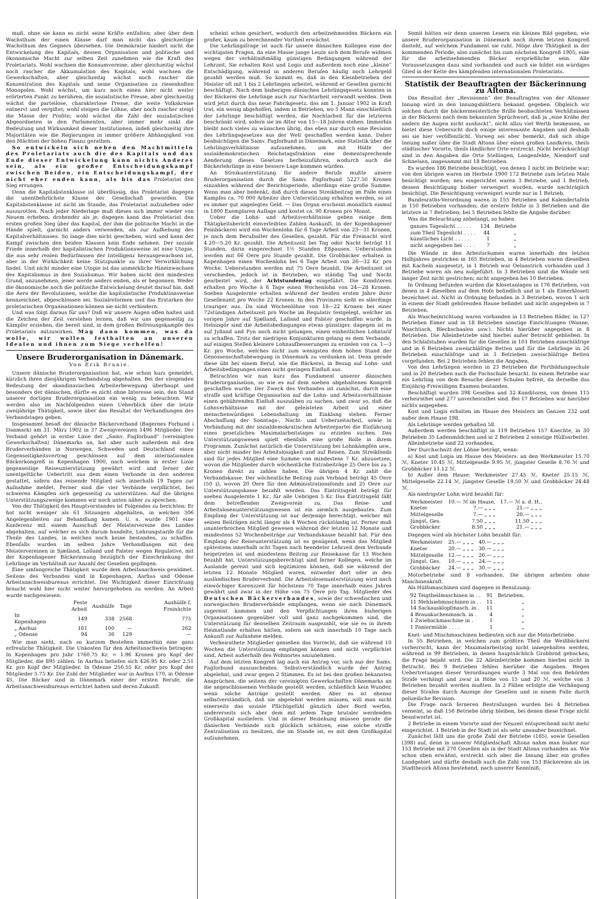muß, ohne sie kann es nicht seine Kräfte entfalten; aber über dem Wachsthum der einen Klasse darf man nicht das gleichzeitige Wachsthum des Gegners übersehen. Die Demokratie hindert nicht die Entwickelung des Kapitals, dessen Organisation und politische und ökonomische Macht zur selben Zeit zunehmen wie die Kraft des Proletariats. Wohl wachsen die Konsumvereine, aber gleichzeitig wächst noch rascher die Akkumulation des Kapitals; wohl wachsen die Gewerkschaften, aber gleichzeitig wächst noch rascher die Konzentration des Kapitals und seine Organisation zu riesenhaften Monopolen. Wohl wächst, um kurz noch einen hier nicht weiter erörterten Punkt zu berühren, die sozialistische Presse, aber gleichzeitig wächst die parteilose, charakterlose Presse, die weite Volkskreise entnervt und vergiftet; wohl steigen die Löhne, aber noch rascher steigt die Masse der Profite; wohl wächst die Zahl der sozialistischen Abgeordneten in den Parlamenten, aber immer mehr sinkt die Bedeutung und Wirksamkeit dieser Institutionen, indeß gleichzeitig ihre Majoritäten wie die Regierungen in immer größere Abhängigkeit von den Mächten der hohen Finanz gerathen.
So entwickeln sich neben den Machtmitteln des Proletariats auch die des Kapitals und das Ende dieser Entwickelung kann nichts Anderes sein, als ein großer Entscheidungskampf zwischen Beiden, ein Entscheidungskampf, der nicht eher enden kann, als bis das Proletariat den Sieg errungen.
Denn die Kapitalistenklasse ist überflüssig, das Proletariat dagegen die unentbehrlichste Klasse der Gesellschaft geworden. Die Kapitalistenklasse ist nicht im Stande, das Proletariat aufzuheben oder auszurotten. Nach jeder Niederlage muß dieses sich immer wieder von Neuem erheben, drohender als je; dagegen kann das Proletariat den ersten großen Sieg über das Kapital, der ihm die politische Macht in die Hände spielt, garnicht anders verwenden, als zur Aufhebung des Kapitalverhältnisses. So lange dies nicht geschehen, wird und kann der Kampf zwischen den beiden Klassen kein Ende nehmen. Der soziale Friede innerhalb der kapitalistischen Produktionsweise ist eine Utopie, die aus sehr realen Bedürfnissen der Intelligenz herausgewachsen ist, aber in der Wirklichkeit keine Stützpunkte zu ihrer Verwirklichung findet. Und nicht minder eine Utopie ist das unmerkliche Hineinwachsen des Kapitalismus in den Sozialismus. Wir haben nicht den mindesten Grund, anzunehmen, jener werde anders enden, als er begonnen. Weder die ökonomische noch die politische Entwickelung deutet darauf hin, daß die Aera der Revolutionen, welche die kapitalistische Produktionsweise kennzeichnet, abgeschlossen sei. Sozialreformen und das Erstarken der proletarischen Organisationen können sie nicht verhindern.
Und was folgt daraus für uns? Daß wir unsere Augen offen halten und die Zeichen der Zeit verstehen lernen, daß wir uns gegenseitig zu Kämpfer erziehen, die bereit sind, in dem großen Befreiungskampfe des Proletariats mitzuwirken. Mag dann kommen, was da wolle, wir wollen festhalten an unseren Idealen und ihnen zum Siege verhelfen!
Unsere Bruderorganisation in Dänemark.
Von Erik Brunie.
Unsere dänische Bruderorganisation hat, wie schon kurz gemeldet, kürzlich ihren diesjährigen Verbandstag abgehalten. Bei der steigenden Bedeutung der skandinavischen Arbeiterbewegung überhaupt und besonders der dänischen, dürfte es nicht ohne Interesse sein, den Stand unserer dortigen Bruderorganisation ein wenig zu beleuchten. Wir werden also im Nachfolgenden einen Ueberblick über die letzte zweijährige Thätigkeit, sowie über das Resultat der Verhandlungen des Verbandstages geben.
Insgesammt besaß der dänische Bäckerverband (Bagernes Forbund i Danmark) am 31. März 1902 in 37 Zweigvereinen 1496 Mitglieder. Der Verband gehört in erster Linie der „Samv. Fagforbund“ (vereinigten Gewerkschaften) Dänemarks an, hat aber auch außerdem mit den Bruderverbänden in Norwegen, Schweden und Deutschland einen Gegenseitigkeitsvertrag geschlossen auf dem internationalen Bäckerkongreß in Kopenhagen 1900, nach welchem in erster Linie gegenseitige Reiseunterstützung gewährt wird und ferner der unentgeltliche Uebertritt aus dem einen Verbande in den anderen gestattet, sofern das reisende Mitglied sich innerhalb 19 Tagen zur Aufnahme meldet. Ferner sind die vier Verbände verpflichtet, bei schweren Kämpfen sich gegenseitig zu unterstützen. Auf die übrigen Unterstützungszweige kommen wir noch unten näher zu sprechen.
Von der Thätigkeit des Hauptvorstandes ist Folgendes zu berichten: Er hat nicht weniger als 61 Sitzungen abgehalten, in welchen 306 Angelegenheiten zur Behandlung kamen. U. a. wurde 1901 eine Konferenz mit einem Ausschuß der Meistervereine des Landes abgehalten, auf welcher es sich darum handelte, Lehrungstarife für die Theile des Landes, in welchen noch keine bestanden, zu schaffen. Ebenfalls wurden im selben Jahre Verhandlungen mit den Meistervereinen in Sjælland, Lolland und Falster wegen Regulative, mit der Kopenhagener Bäckerinnung bezüglich der Einschränkung der Lehrlinge im Verhältniß zur Anzahl der Gesellen gepflogen.
Eine umfangreiche Thätigkeit wurde dem Arbeitsnachweis gewidmet. Seitens des Verbandes sind in Kopenhagen, Aarhus und Odense Arbeitsnachweisbureaus errichtet. Die Wichtigkeit dieser Einrichtung braucht wohl hier nicht weiter hervorgehoben zu werden. An Arbeit wurde nachgewiesen:
| | Feste Arbeit | Aushülfe | Tage | Aushülfe f. Freinächte |
| --- | --- | --- | --- | --- |
| In Kopenhagen | 149 | 338 | 2568 | 775 |
| „ Aarhus | 161 | 100 | — | 262 |
| „ Odense | 94 | 36 | 129 | — |
Wie man sieht, nach so kurzem Bestehen immerhin eine ganz erfreuliche Thätigkeit. Die Unkosten für den Arbeitsnachweis betragen: In Kopenhagen pro Jahr 1760.75 Kr. = 1.96 Kronen pro Kopf der Mitglieder, die 895 zählen. In Aarhus beliefen sich 426.95 Kr. oder 2.51 Kr. pro Kopf der Mitglieder. In Odense 256.55 Kr. oder pro Kopf der Mitglieder 5.75 Kr. Die Zahl der Mitglieder war in Aarhus 170, in Odense 45. Die Bäcker sind in Dänemark einer der ersten Berufe, die Arbeitsnachweisbureaus errichtet haben und deren Zukunft
scheint schon gesichert, wodurch den arbeitnehmenden Bäckern ein großer, kaum zu berechnender Vortheil erwächst.
Die Lehrlingsfrage ist auch für unsere dänischen Kollegen eine der wichtigsten Fragen, da eine Masse junge Leute sich dem Berufe widmen wegen der verhältnißmäßig günstigen Bedingungen während der Lehrzeit. Sie erhalten Kost und Logis und außerdem noch eine „kleine“ Entschädigung, während in anderen Berufen häufig noch Lehrgeld gezahlt werden muß. So kommt es, daß in den Kleinbetrieben der Meister oft mit 1 bis 2 Lehrlingen arbeitet, während er Gesellen garnicht beschäftigt. Nach dem bisherigen dänischen Lehrlingsgesetz konnten in der Bäckerei die Lehrlinge auch zur Nachtarbeit verwandt werden. Dem wird jetzt durch das neue Fabrikgesetz, das am 1. Januar 1902 in Kraft trat, ein wenig abgeholfen, indem in Betrieben, wo 5 Mann einschließlich der Lehrlinge beschäftigt werden, die Nachtarbeit für die letzteren beschränkt wird, sofern sie im Alter von 15—18 Jahren stehen. Immerhin bleibt noch vieles zu wünschen übrig, das eben nur durch eine Revision des Lehrlingsgesetzes aus der Welt geschaffen werden kann. Daher beabsichtigen die Samv. Fagforbund in Dänemark, eine Statistik über die Lehrlingsverhältnisse aufzunehmen, um mit Hülfe der sozialdemokratischen Reichstagsfraktion eine dementsprechende Aenderung dieses Gesetzes herbeizuführen, wodurch auch die Bäckerlehrlinge in eine bessere Lage kommen würden.
An Streikunterstützung für andere Berufe mußte unsere Bruderorganisation durch die Samv. Fagforbund 5227.50 Kronen einzahlen während der Berichtsperiode, allerdings eine große Summe. Wenn man aber bedenkt, daß durch diesen Streikbeitrag im Falle eines Kampfes ca. 70 000 Arbeiter ihre Unterstützung erhalten werden, so ist es immer gut angelegtes Geld. — Das Organ erscheint monatlich einmal in 1800 Exemplaren Auflage und kostet ca. 90 Kronen pro Monat.
Ueber die Lohn- und Arbeitsverhältnisse geben einige dem Thätigkeitsbericht einverleibten Zahlen Auskunft. In der Kopenhagener Feinbäckerei wird ein Wochenlohn für 6 Tage Arbeit von 23—31 Kronen, je nach dem Berufsalter des Gesellen, gezahlt. Für die Freinacht wird 4.20—5.20 Kr. gezahlt. Die Arbeitszeit bei Tag oder Nacht beträgt 11 Stunden, darin eingerechnet 1½ Stunden Eßpausen. Ueberstunden werden mit 66 Oere pro Stunde gezahlt. Die Grobbäcker erhalten in Kopenhagen einen Wochenlohn bei 6 Tage Arbeit von 26—32 Kr. pro Woche. Ueberstunden werden mit 75 Oere bezahlt. Die Arbeitszeit ist verschieden, jedoch ist in Betrieben, wo ständig Tag und Nacht gearbeitet wird, der Achtstundentag eingeführt. Die Konditoren erhalten pro Woche à 6 Tage einen Wochenlohn von 24—28 Kronen. Soeben Ausgelernte erhalten während der beiden ersten Jahre ihrer Gesellenzeit pro Woche 22 Kronen. In den Provinzen sieht es allerdings trauriger aus. Da sind Wochenlöhne von 18—22 Kronen bei einer 72stündigen Arbeitszeit pro Woche im Regulativ festgelegt, welcher im vorigen Jahre auf Sjælland, Lalland und Falster geschaffen wurde. In Helsingör sind die Arbeitsbedingungen etwas günstiger, dagegen ist es auf Jylland und Fyn noch nicht gelungen, einen einheitlichen Lohntarif zu schaffen. Trotz der niedrigen Konjunkturen gelang es dem Verbande, auf einigen Stellen kleinere Lohnaufbesserungen zu erzielen von ca. 1—3 Kr. pro Woche, welches nicht zum wenigsten dem hohen Stand der Genossenschaftsbewegung in Dänemark zu verdanken ist. Denn gerade diese übt bei einem Beruf, wie die Bäckerei, in Bezug auf Lohn- und Arbeitsbedingungen einen nicht geringen Einfluß aus.
Betrachten wir nun kurz das Fundament unserer dänischen Bruderorganisation, so wie es auf dem soeben abgehaltenen Kongreß geschaffen wurde. Der Zweck des Verbandes ist zunächst, durch eine straffe und kräftige Organisation auf die Lohn- und Arbeitsverhältnisse einen gebührenden Einfluß auszuüben zu suchen, und zwar so, daß die Lohnverhältnisse mit der geleisteten Arbeit und einer menschenwürdigen Lebenshaltung im Einklang stehen. Ferner Abschaffung der Sonntags-, Nacht- und Ueberzeitarbeit, sowie in Verbindung mit der sozialdemokratischen Arbeiterpartei die Einführung eines gesetzlichen Maximalarbeitstages zu erzielen suchen. Das Unterstützungswesen spielt ebenfalls eine große Rolle in ihrem Programm. Zunächst natürlich die Unterstützung bei Lohnkämpfen usw., aber nicht minder bei Arbeitslosigkeit und auf Reisen. Zum Streikfonds sind für jedes Mitglied eine Summe von mindestens 7 Kr. abzusetzen, wovon die Mitglieder durch wöchentliche Extrabeiträge 25 Oere bis zu 3 Kronen direkt zu zahlen haben. Die übrigen 4 Kr. zahlt die Verbandskasse. Der wöchentliche Beitrag zum Verband beträgt 45 Oere (50 ₰), wovon 20 Oere für den Administrationsfonds und 25 Oere zur Unterstützungskasse bezahlt werden. Das Eintrittsgeld beträgt für soeben Ausgelernte 1 Kr., für alle Uebrigen 5 Kr. Das Eintrittsgeld fällt dem betreffenden Zweigverein zu. Das Reise- und Arbeitslosenunterstützungswesen ist ein ziemlich ausgebautes. Zum Empfang der Unterstützung ist nur derjenige berechtigt, welcher mit seinen Beiträgen nicht länger als 4 Wochen rückständig ist. Ferner muß ununterbrochen Mitglied gewesen während der letzten 12 Monate und mindestens 52 Wochenbeiträge zur Verbandskasse bezahlt hat. Für den Empfang der Reiseunterstützung ist es genügend, wenn das Mitglied spätestens innerhalb acht Tagen nach beendeter Lehrzeit dem Verbande beigetreten ist und mindestens Beitrag zur Reisekasse für 13 Wochen bezahlt hat. Unterstützungsberechtigt sind ferner Kollegen, welche im Auslande gereist und sich legitimiren können, daß sie während der letzten 12 Monate Mitglied waren, entweder dort oder in den ausländischen Bruderverband. Die Arbeitslosenunterstützung wird nach einwöchiger Karenzzeit für höchstens 70 Tage innerhalb eines Jahres gewährt und zwar in der Höhe von 75 Oere pro Tag. Mitglieder des Deutschen Bäckerverbandes, sowie der schwedischen und norwegischen Bruderverbände empfangen, wenn sie nach Dänemark zugereist kommen und den Verpflichtungen ihren bisherigen Organisationen gegenüber voll und ganz nachgekommen sind, die Unterstützung für denselben Zeitraum ausgezahlt, wie sie es in ihrem Heimatlande erhalten hätten, sofern sie sich innerhalb 10 Tage nach Ankunft zur Aufnahme melden.
Verheirathete Mitglieder genießen das Vorrecht, daß sie während 10 Wochen die Unterstützung empfangen können und nicht verpflichtet sind, Arbeit außerhalb des Wohnortes anzunehmen.
Auf dem letzten Kongreß lag auch ein Antrag vor, sich aus der Samv. Fagforbund auszuscheiden. Selbstverständlich wurde der Antrag abgelehnt, und zwar gegen 2 Stimmen. Es ist bei den großen bekannten Ansprüchen, die seitens der vereinigten Gewerkschaften Dänemarks an die angeschlossenen Verbände gestellt werden, schließlich kein Wunder, wenn solche Anträge gestellt werden. Aber es ist ebenso selbstverständlich, daß sie abgelehnt werden müssen, will man nicht einerseits das soziale Pflichtgefühl gänzlich über Bord werfen, andererseits sich aber dem mit jedem Tage brutaler werdenden Großkapital ausliefern. Und in dieser Beziehung müssen gerade die dänischen Verbände sich glücklich schätzen, eine solche straffe Zentralisation zu besitzen, die im Stande ist, es mit dem Großkapital aufzunehmen.
Somit hätten wir denn unseren Lesern ein kleines Bild gegeben, wie unsere Bruderorganisation in Dänemark nach ihrem letzten Kongreß dasteht, auf welchem Fundament sie ruht. Möge ihre Thätigkeit in der kommenden Periode, also zunächst bis zum nächsten Kongreß 1905, eine für die arbeitnehmenden Bäcker ersprießliche sein. Alle Voraussetzungen dazu sind vorhanden und auch sie bildet ein würdiges Glied in der Kette des kämpfenden internationalen Proletariats.
Statistik der Beauftragten der Bäckerinnung zu Altona.
Das Resultat der „Revisionen“ der Beauftragten von der Altonaer Innung wird in den Innungsblättern bekannt gegeben. Obgleich wir solchen durch die bäckermeisterliche Brille beobachteten Verhältnissen in der Bäckerei nach dem bekannten Sprüchwort, daß ja „eine Krähe der andern die Augen nicht aushackt“, nicht allzu viel Werth beimessen, so bietet diese Uebersicht doch einige interessante Angaben und deshalb sei sie hier veröffentlicht. Vorweg sei aber bemerkt, daß sich obige Innung außer über die Stadt Altona über einen großen Landkreis, theils städtischer Vororte, theils ländlicher Orte erstreckt. Nicht berücksichtigt sind in den Angaben die Orte Stellingen, Langenfelde, Niendorf und Schnelsen, insgesammt mit 18 Betrieben.
Es wurden 186 Betriebe besichtigt, von denen 1 nicht im Betriebe war; von den übrigen waren im Herbste 1900 172 Betriebe zum letzten Male besichtigt worden; neu eingerichtet waren 3 Betriebe, und 1 Betrieb, dessen Besichtigung bisher verweigert worden, wurde nachträglich besichtigt. Die Besichtigung verweigert wurde nur in 1 Betrieb.
Bundesraths-Verordnung waren in 155 Betrieben und Kalendertafeln in 150 Betrieben vorhanden; die erstere fehlte in 3 Betrieben und die letztere in 7 Betrieben; bei 5 Betrieben fehlte die Angabe darüber.
Was die Beleuchtung anbelangt, so haben
| ganzes Tageslicht . . . . . | 134 | Betriebe |
| zum Theil Tageslicht . . . . | 44 | „ |
| künstliches Licht . . . . . | 1 | „ |
| nicht angegeben bei . . . . | 7 | „ |
Die Wände in den Arbeitsräumen waren innerhalb des letzten Halbjahres gestrichen in 165 Betrieben, in 4 Betrieben waren dieselben mit Kacheln ausgesetzt, in 1 Betrieb war Oelanstrich vorhanden und 3 Betriebe waren als neu aufgeführt. In 3 Betrieben sind die Wände seit langer Zeit nicht gestrichen; nicht angegeben bei 10 Betrieben.
In Ordnung befunden wurden die Klosetanlagen in 176 Betrieben, von denen in 4 dieselben auf dem Hofe befindlich und in 1 als Eimerklosett bezeichnet ist. Nicht in Ordnung befunden in 3 Betrieben, wovon 1 sich in einem der Stadt gehörenden Hause befindet und nicht angegeben in 7 Betrieben.
Als Wascheinrichtung waren vorhanden in 13 Betrieben Bäder, in 127 Betrieben Eimer und in 18 Betrieben sonstige Einrichtungen (Wanne, Waschtisch, Blechschaalen usw.). Nichts hierüber angegeben in 8 Betrieben. Die Alleinbetriebe sind hierbei außer Betracht geblieben. In den Schlafstuben wurden für die Gesellen in 101 Betrieben einschläfrige und in 6 Betrieben zweischläfrige Betten und für die Lehrlinge in 26 Betrieben einschläfrige und in 3 Betrieben zweischläfrige Betten vorgefunden. Bei 2 Betrieben fehlen die Angaben.
Von den Lehrlingen werden in 23 Betrieben die Fortbildungsschule und in 20 Betrieben auch die Fachschule besucht. In einem Betriebe war ein Lehrling von dem Besuche dieser Schulen befreit, da derselbe das Einjährig-Freiwilligen Examen bestanden.
Beschäftigt wurden 398 Gesellen und 32 Konditoren, von denen 115 verheirathet und 277 unverheirathet sind. Bei 17 Betrieben war hierüber nichts angegeben.
Kost und Logis erhalten im Hause des Meisters im Ganzen 232 und außer dem Hause 198.
Als Lehrlinge werden gehalten 58.
Außerdem werden beschäftigt in 119 Betrieben 157 Knechte, in 30 Betrieben 35 Ladenmädchen und in 2 Betrieben 2 sonstige Hülfsarbeiter.
Alleinbetriebe sind 22 vorhanden.
Der Durchschnitt der Löhne beträgt, wenn:
a) Kost und Logis im Hause des Meisters: an den Werkmeister 15.70 ℳ, Kneter 10.45 ℳ, Mittelgeselle 9.95 ℳ, jüngster Geselle 8.76 ℳ und Grobbäcker 11.12 ℳ.
b) Außer dem Hause: Werkmeister 27.45 ℳ, Kneter 25.15 ℳ, Mittelgeselle 22.14 ℳ, jüngster Geselle 19.50 ℳ und Grobbäcker 24.48 ℳ.
Als niedrigster Lohn wird bezahlt für:
| Werkmeister | 10.— ℳ im Hause, | 17.— ℳ a. d. H., |
| Kneter | 7.— „ „ „ | 21.— „ „ „ |
| Mittelgeselle | 7.— „ „ „ | 20.— „ „ „ |
| Jüngst. Ges. | 7.50 „ „ „ | 11.50 „ „ „ |
| Grobbäcker | 8.50 „ „ „ | 21.— „ „ „ |
Dagegen wird als höchster Lohn bezahlt für:
| Werkmeister | 25.— „ „ „ | 40.— „ „ „ |
| Kneter | 20.— „ „ „ | 30.— „ „ „ |
| Mittelgeselle | 12.— „ „ „ | 26.— „ „ „ |
| Jüngst. Ges. | 10.— „ „ „ | 24.— „ „ „ |
| Grobbäcker | 24.— „ „ „ | 30.— „ „ „ |
Motorbetriebe sind 8 vorhanden. Die übrigen arbeiten ohne Maschinenkraft.
Als Hülfsmaschinen sind dagegen in Benutzung:
| 92 Teigtheilmaschinen in . . | 91 | Betrieben, |
| 11 Mehlsiebmaschinen in . . | 11 | „ |
| 14 Sackausklopfmasch. in . | 11 | „ |
| 4 Braunkuchenmasch. in . | 4 | „ |
| 1 Zwiebackmaschine in . | 1 | „ |
| 1 Paniermühle . . . . | 1 | „ |
Knet- und Mischmaschinen bedienten sich nur die Motorbetriebe.
In 55 Betrieben, in welchen zum größten Theil die Weißbäckerei vorherrscht, kann der Maximalarbeitstag nicht innegehalten werden, während in 99 Betrieben, in denen hauptsächlich Grobbrod gebacken, die Frage bejaht wird. Die 22 Alleinbetriebe kommen hierbei nicht in Betracht. Bei 9 Betrieben fehlen hierüber die Angaben. Wegen Uebertretungen dieser Verordnungen wurde 3 Mal von den Behörden Strafe verhängt und zwar in Höhe von 15 und 20 ℳ, welche von 3 Betrieben bezahlt werden mußten. In 2 Fällen erfolgte die Verhängung dieser Strafen durch Anzeige der Gesellen und in einem Falle durch polizeiliche Revision.
Die Frage nach ferneren Bestrafungen wurden bei 4 Betrieben verneint, so daß 156 Betriebe übrig bleiben, bei denen diese Frage nicht beantwortet ist.
2 Betriebe in einem Vororte sind der Neuzeit entsprechend nicht mehr eingerichtet. 1 Betrieb in der Stadt ist als sehr unsauber bezeichnet.
Zunächst fällt uns die große Zahl der Betriebe (185), sowie Gesellen (398) auf, denn in unserer Mitgliedschaft Altona nahm man bisher nur 153 Betriebe mit 270 Gesellen als in der Stadt Altona vorhanden an. Wie schon oben erwähnt, erstreckt sich aber die Innung über ein großes Landgebiet und dürfte deshalb auch die Zahl von 153 Bäckereien als im Stadtbezirk Altona bestehend, nach unserer Kenntniß,